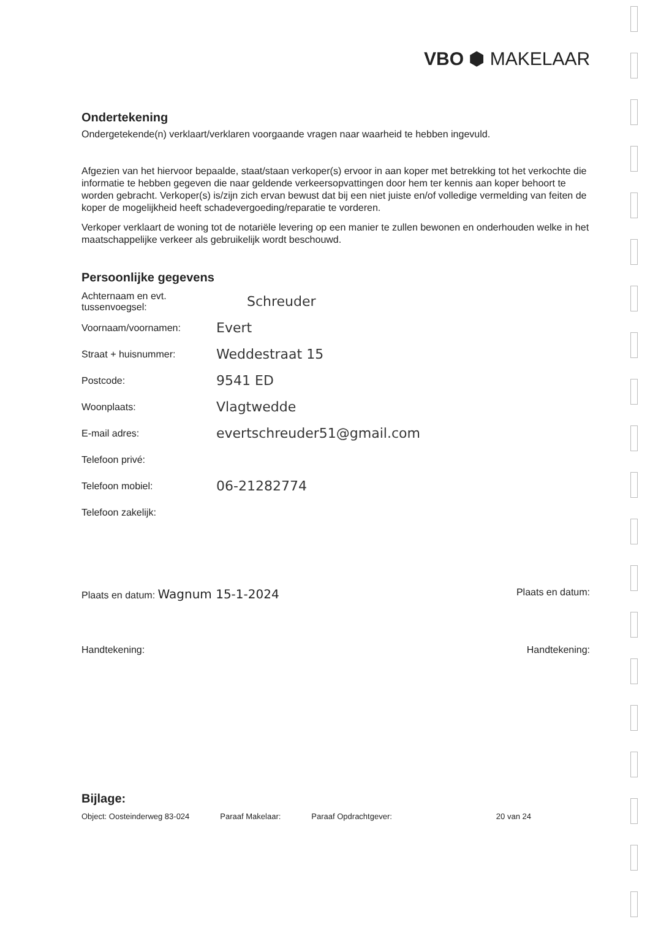VBO ⬢ MAKELAAR
Ondertekening
Ondergetekende(n) verklaart/verklaren voorgaande vragen naar waarheid te hebben ingevuld.
Afgezien van het hiervoor bepaalde, staat/staan verkoper(s) ervoor in aan koper met betrekking tot het verkochte die informatie te hebben gegeven die naar geldende verkeersopvattingen door hem ter kennis aan koper behoort te worden gebracht. Verkoper(s) is/zijn zich ervan bewust dat bij een niet juiste en/of volledige vermelding van feiten de koper de mogelijkheid heeft schadevergoeding/reparatie te vorderen.
Verkoper verklaart de woning tot de notariële levering op een manier te zullen bewonen en onderhouden welke in het maatschappelijke verkeer als gebruikelijk wordt beschouwd.
Persoonlijke gegevens
Achternaam en evt. tussenvoegsel: Schreuder
Voornaam/voornamen: Evert
Straat + huisnummer: Weddestraat 15
Postcode: 9541 ED
Woonplaats: Vlagtwedde
E-mail adres: evertschreuder51@gmail.com
Telefoon privé:
Telefoon mobiel: 06-21282774
Telefoon zakelijk:
Plaats en datum: Wagnum 15-1-2024 Plaats en datum:
Handtekening: Handtekening:
Bijlage:
Object: Oosteinderweg 83-024 Paraaf Makelaar: Paraaf Opdrachtgever: 20 van 24